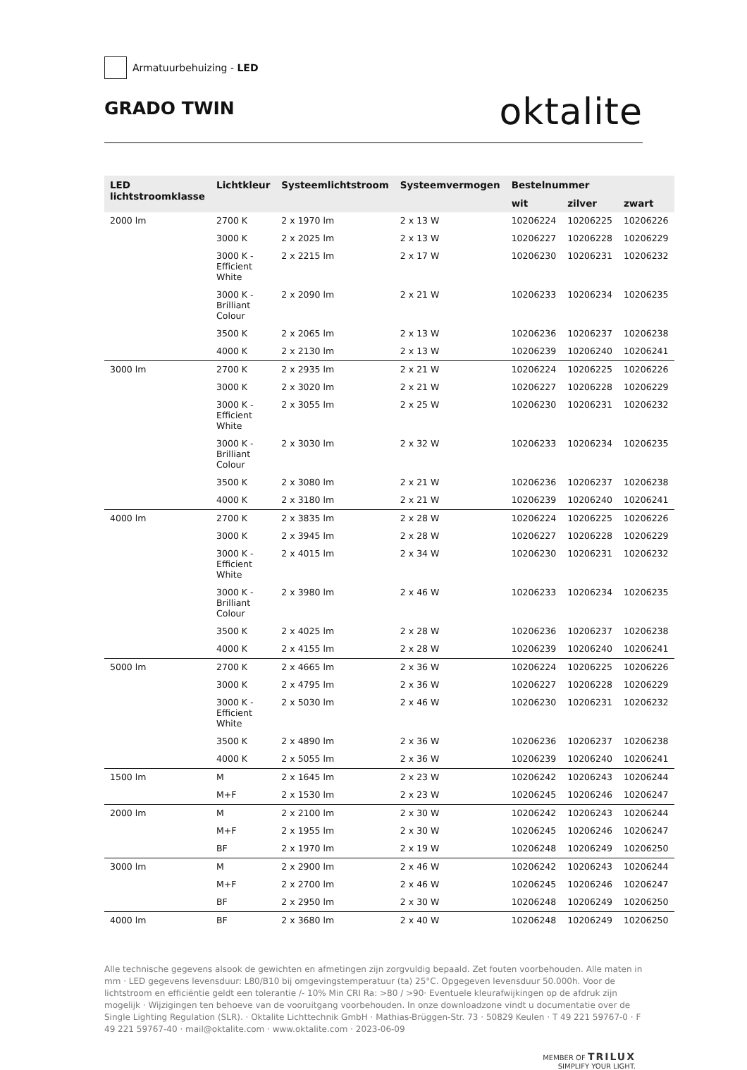Armatuurbehuizing - LED
GRADO TWIN
oktalite
| LED lichtstroomklasse | Lichtkleur | Systeemlichtstroom | Systeemvermogen | Bestelnummer | | |
| --- | --- | --- | --- | --- | --- | --- |
| | | | | wit | zilver | zwart |
| 2000 lm | 2700 K | 2 x 1970 lm | 2 x 13 W | 10206224 | 10206225 | 10206226 |
| | 3000 K | 2 x 2025 lm | 2 x 13 W | 10206227 | 10206228 | 10206229 |
| | 3000 K - Efficient White | 2 x 2215 lm | 2 x 17 W | 10206230 | 10206231 | 10206232 |
| | 3000 K - Brilliant Colour | 2 x 2090 lm | 2 x 21 W | 10206233 | 10206234 | 10206235 |
| | 3500 K | 2 x 2065 lm | 2 x 13 W | 10206236 | 10206237 | 10206238 |
| | 4000 K | 2 x 2130 lm | 2 x 13 W | 10206239 | 10206240 | 10206241 |
| 3000 lm | 2700 K | 2 x 2935 lm | 2 x 21 W | 10206224 | 10206225 | 10206226 |
| | 3000 K | 2 x 3020 lm | 2 x 21 W | 10206227 | 10206228 | 10206229 |
| | 3000 K - Efficient White | 2 x 3055 lm | 2 x 25 W | 10206230 | 10206231 | 10206232 |
| | 3000 K - Brilliant Colour | 2 x 3030 lm | 2 x 32 W | 10206233 | 10206234 | 10206235 |
| | 3500 K | 2 x 3080 lm | 2 x 21 W | 10206236 | 10206237 | 10206238 |
| | 4000 K | 2 x 3180 lm | 2 x 21 W | 10206239 | 10206240 | 10206241 |
| 4000 lm | 2700 K | 2 x 3835 lm | 2 x 28 W | 10206224 | 10206225 | 10206226 |
| | 3000 K | 2 x 3945 lm | 2 x 28 W | 10206227 | 10206228 | 10206229 |
| | 3000 K - Efficient White | 2 x 4015 lm | 2 x 34 W | 10206230 | 10206231 | 10206232 |
| | 3000 K - Brilliant Colour | 2 x 3980 lm | 2 x 46 W | 10206233 | 10206234 | 10206235 |
| | 3500 K | 2 x 4025 lm | 2 x 28 W | 10206236 | 10206237 | 10206238 |
| | 4000 K | 2 x 4155 lm | 2 x 28 W | 10206239 | 10206240 | 10206241 |
| 5000 lm | 2700 K | 2 x 4665 lm | 2 x 36 W | 10206224 | 10206225 | 10206226 |
| | 3000 K | 2 x 4795 lm | 2 x 36 W | 10206227 | 10206228 | 10206229 |
| | 3000 K - Efficient White | 2 x 5030 lm | 2 x 46 W | 10206230 | 10206231 | 10206232 |
| | 3500 K | 2 x 4890 lm | 2 x 36 W | 10206236 | 10206237 | 10206238 |
| | 4000 K | 2 x 5055 lm | 2 x 36 W | 10206239 | 10206240 | 10206241 |
| 1500 lm | M | 2 x 1645 lm | 2 x 23 W | 10206242 | 10206243 | 10206244 |
| | M+F | 2 x 1530 lm | 2 x 23 W | 10206245 | 10206246 | 10206247 |
| 2000 lm | M | 2 x 2100 lm | 2 x 30 W | 10206242 | 10206243 | 10206244 |
| | M+F | 2 x 1955 lm | 2 x 30 W | 10206245 | 10206246 | 10206247 |
| | BF | 2 x 1970 lm | 2 x 19 W | 10206248 | 10206249 | 10206250 |
| 3000 lm | M | 2 x 2900 lm | 2 x 46 W | 10206242 | 10206243 | 10206244 |
| | M+F | 2 x 2700 lm | 2 x 46 W | 10206245 | 10206246 | 10206247 |
| | BF | 2 x 2950 lm | 2 x 30 W | 10206248 | 10206249 | 10206250 |
| 4000 lm | BF | 2 x 3680 lm | 2 x 40 W | 10206248 | 10206249 | 10206250 |
Alle technische gegevens alsook de gewichten en afmetingen zijn zorgvuldig bepaald. Zet fouten voorbehouden. Alle maten in mm · LED gegevens levensduur: L80/B10 bij omgevingstemperatuur (ta) 25°C. Opgegeven levensduur 50.000h. Voor de lichtstroom en efficiëntie geldt een tolerantie /- 10% Min CRI Ra: >80 / >90· Eventuele kleurafwijkingen op de afdruk zijn mogelijk · Wijzigingen ten behoeve van de vooruitgang voorbehouden. In onze downloadzone vindt u documentatie over de Single Lighting Regulation (SLR). · Oktalite Lichttechnik GmbH · Mathias-Brüggen-Str. 73 · 50829 Keulen · T 49 221 59767-0 · F 49 221 59767-40 · mail@oktalite.com · www.oktalite.com · 2023-06-09
MEMBER OF TRILUX
SIMPLIFY YOUR LIGHT.